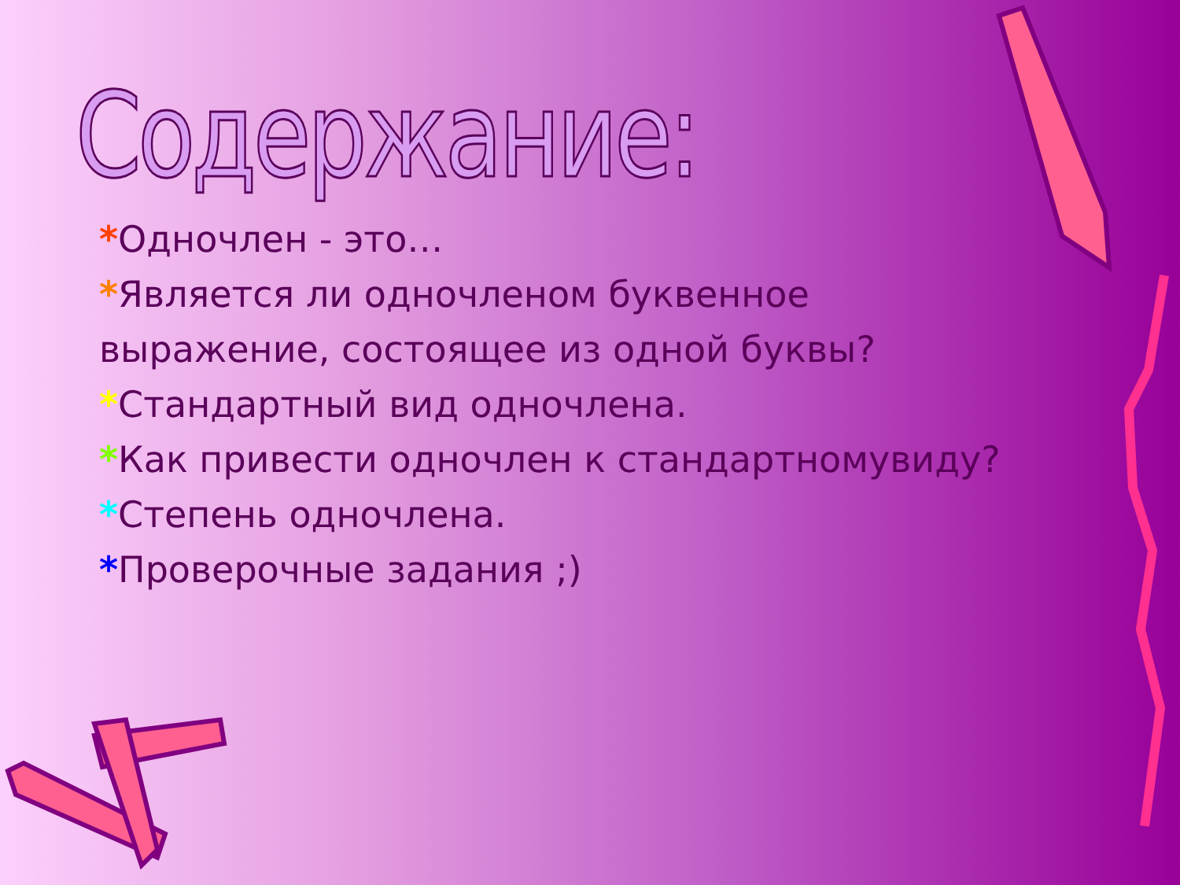Содержание:
*Одночлен - это…
*Является ли одночленом буквенное выражение, состоящее из одной буквы?
*Стандартный вид одночлена.
*Как привести одночлен к стандартномувиду?
*Степень одночлена.
*Проверочные задания ;)